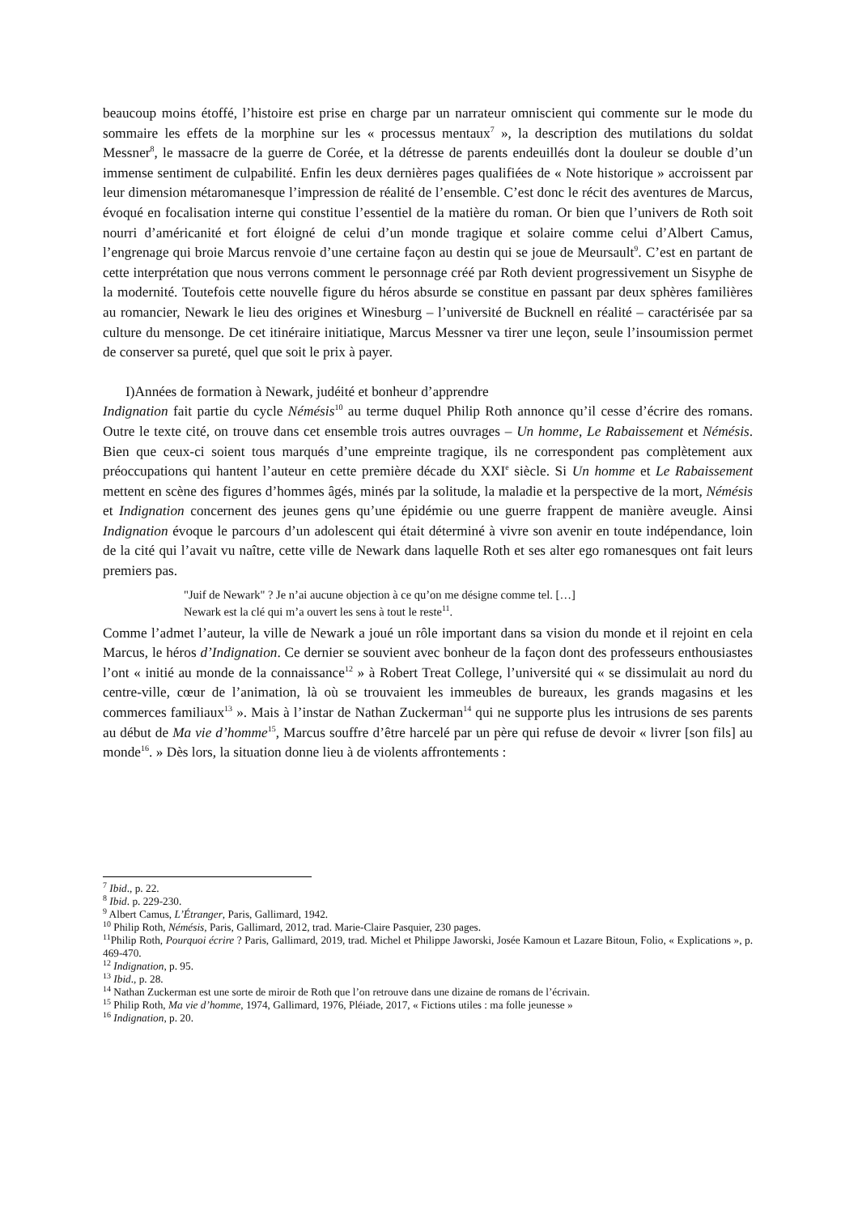beaucoup moins étoffé, l’histoire est prise en charge par un narrateur omniscient qui commente sur le mode du sommaire les effets de la morphine sur les « processus mentaux<sup>7</sup> », la description des mutilations du soldat Messner<sup>8</sup>, le massacre de la guerre de Corée, et la détresse de parents endeuillés dont la douleur se double d’un immense sentiment de culpabilité. Enfin les deux dernières pages qualifiées de « Note historique » accroissent par leur dimension métaromanesque l’impression de réalité de l’ensemble. C’est donc le récit des aventures de Marcus, évoqué en focalisation interne qui constitue l’essentiel de la matière du roman. Or bien que l’univers de Roth soit nourri d’américanité et fort éloigné de celui d’un monde tragique et solaire comme celui d’Albert Camus, l’engrenage qui broie Marcus renvoie d’une certaine façon au destin qui se joue de Meursault<sup>9</sup>. C’est en partant de cette interprétation que nous verrons comment le personnage créé par Roth devient progressivement un Sisyphe de la modernité. Toutefois cette nouvelle figure du héros absurde se constitue en passant par deux sphères familières au romancier, Newark le lieu des origines et Winesburg – l’université de Bucknell en réalité – caractérisée par sa culture du mensonge. De cet itinéraire initiatique, Marcus Messner va tirer une leçon, seule l’insoumission permet de conserver sa pureté, quel que soit le prix à payer.
I)Années de formation à Newark, judéité et bonheur d’apprendre
Indignation fait partie du cycle Némésis<sup>10</sup> au terme duquel Philip Roth annonce qu’il cesse d’écrire des romans. Outre le texte cité, on trouve dans cet ensemble trois autres ouvrages – Un homme, Le Rabaissement et Némésis. Bien que ceux-ci soient tous marqués d’une empreinte tragique, ils ne correspondent pas complètement aux préoccupations qui hantent l’auteur en cette première décade du XXI<sup>e</sup> siècle. Si Un homme et Le Rabaissement mettent en scène des figures d’hommes âgés, minés par la solitude, la maladie et la perspective de la mort, Némésis et Indignation concernent des jeunes gens qu’une épidémie ou une guerre frappent de manière aveugle. Ainsi Indignation évoque le parcours d’un adolescent qui était déterminé à vivre son avenir en toute indépendance, loin de la cité qui l’avait vu naître, cette ville de Newark dans laquelle Roth et ses alter ego romanesques ont fait leurs premiers pas.
"Juif de Newark" ? Je n’ai aucune objection à ce qu’on me désigne comme tel. […]
Newark est la clé qui m’a ouvert les sens à tout le reste<sup>11</sup>.
Comme l’admet l’auteur, la ville de Newark a joué un rôle important dans sa vision du monde et il rejoint en cela Marcus, le héros d’Indignation. Ce dernier se souvient avec bonheur de la façon dont des professeurs enthousiastes l’ont « initié au monde de la connaissance<sup>12</sup> » à Robert Treat College, l’université qui « se dissimulait au nord du centre-ville, cœur de l’animation, là où se trouvaient les immeubles de bureaux, les grands magasins et les commerces familiaux<sup>13</sup> ». Mais à l’instar de Nathan Zuckerman<sup>14</sup> qui ne supporte plus les intrusions de ses parents au début de Ma vie d’homme<sup>15</sup>, Marcus souffre d’être harcelé par un père qui refuse de devoir « livrer [son fils] au monde<sup>16</sup>. » Dès lors, la situation donne lieu à de violents affrontements :
<sup>7</sup> Ibid., p. 22.
<sup>8</sup> Ibid. p. 229-230.
<sup>9</sup> Albert Camus, L’Étranger, Paris, Gallimard, 1942.
<sup>10</sup> Philip Roth, Némésis, Paris, Gallimard, 2012, trad. Marie-Claire Pasquier, 230 pages.
<sup>11</sup> Philip Roth, Pourquoi écrire ? Paris, Gallimard, 2019, trad. Michel et Philippe Jaworski, Josée Kamoun et Lazare Bitoun, Folio, « Explications », p. 469-470.
<sup>12</sup> Indignation, p. 95.
<sup>13</sup> Ibid., p. 28.
<sup>14</sup> Nathan Zuckerman est une sorte de miroir de Roth que l’on retrouve dans une dizaine de romans de l’écrivain.
<sup>15</sup> Philip Roth, Ma vie d’homme, 1974, Gallimard, 1976, Pléiade, 2017, « Fictions utiles : ma folle jeunesse »
<sup>16</sup> Indignation, p. 20.